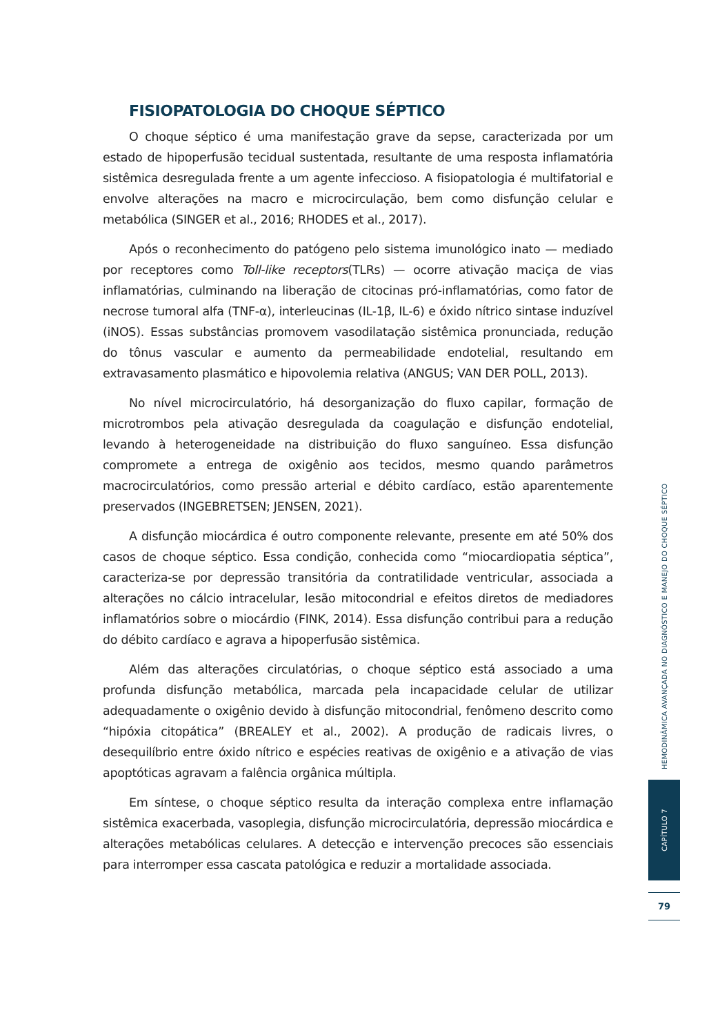FISIOPATOLOGIA DO CHOQUE SÉPTICO
O choque séptico é uma manifestação grave da sepse, caracterizada por um estado de hipoperfusão tecidual sustentada, resultante de uma resposta inflamatória sistêmica desregulada frente a um agente infeccioso. A fisiopatologia é multifatorial e envolve alterações na macro e microcirculação, bem como disfunção celular e metabólica (SINGER et al., 2016; RHODES et al., 2017).
Após o reconhecimento do patógeno pelo sistema imunológico inato — mediado por receptores como Toll-like receptors(TLRs) — ocorre ativação maciça de vias inflamatórias, culminando na liberação de citocinas pró-inflamatórias, como fator de necrose tumoral alfa (TNF-α), interleucinas (IL-1β, IL-6) e óxido nítrico sintase induzível (iNOS). Essas substâncias promovem vasodilatação sistêmica pronunciada, redução do tônus vascular e aumento da permeabilidade endotelial, resultando em extravasamento plasmático e hipovolemia relativa (ANGUS; VAN DER POLL, 2013).
No nível microcirculatório, há desorganização do fluxo capilar, formação de microtrombos pela ativação desregulada da coagulação e disfunção endotelial, levando à heterogeneidade na distribuição do fluxo sanguíneo. Essa disfunção compromete a entrega de oxigênio aos tecidos, mesmo quando parâmetros macrocirculatórios, como pressão arterial e débito cardíaco, estão aparentemente preservados (INGEBRETSEN; JENSEN, 2021).
A disfunção miocárdica é outro componente relevante, presente em até 50% dos casos de choque séptico. Essa condição, conhecida como “miocardiopatia séptica”, caracteriza-se por depressão transitória da contratilidade ventricular, associada a alterações no cálcio intracelular, lesão mitocondrial e efeitos diretos de mediadores inflamatórios sobre o miocárdio (FINK, 2014). Essa disfunção contribui para a redução do débito cardíaco e agrava a hipoperfusão sistêmica.
Além das alterações circulatórias, o choque séptico está associado a uma profunda disfunção metabólica, marcada pela incapacidade celular de utilizar adequadamente o oxigênio devido à disfunção mitocondrial, fenômeno descrito como “hipóxia citopática” (BREALEY et al., 2002). A produção de radicais livres, o desequilíbrio entre óxido nítrico e espécies reativas de oxigênio e a ativação de vias apoptóticas agravam a falência orgânica múltipla.
Em síntese, o choque séptico resulta da interação complexa entre inflamação sistêmica exacerbada, vasoplegia, disfunção microcirculatória, depressão miocárdica e alterações metabólicas celulares. A detecção e intervenção precoces são essenciais para interromper essa cascata patológica e reduzir a mortalidade associada.
HEMODINÂMICA AVANÇADA NO DIAGNÓSTICO E MANEJO DO CHOQUE SÉPTICO
CAPÍTULO 7
79